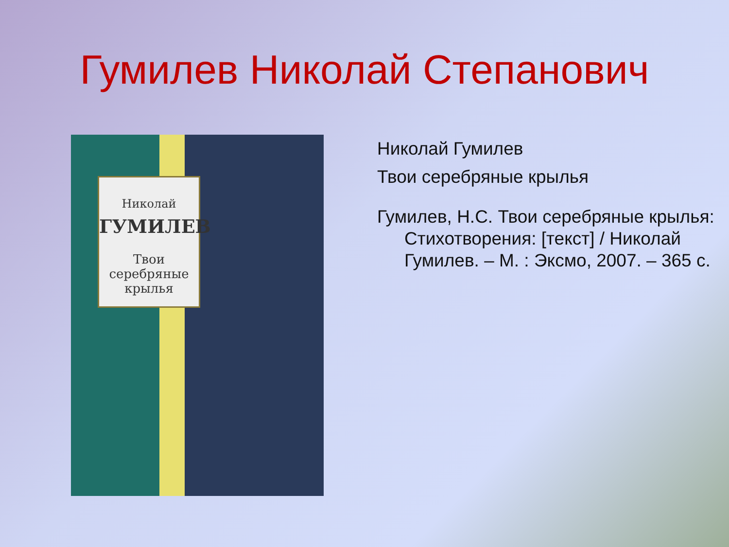Гумилев Николай Степанович
Николай
ГУМИЛЕВ
Твои
серебряные
крылья
Николай Гумилев
Твои серебряные крылья
Гумилев, Н.С. Твои серебряные крылья: Стихотворения: [текст] / Николай Гумилев. – М. : Эксмо, 2007. – 365 с.